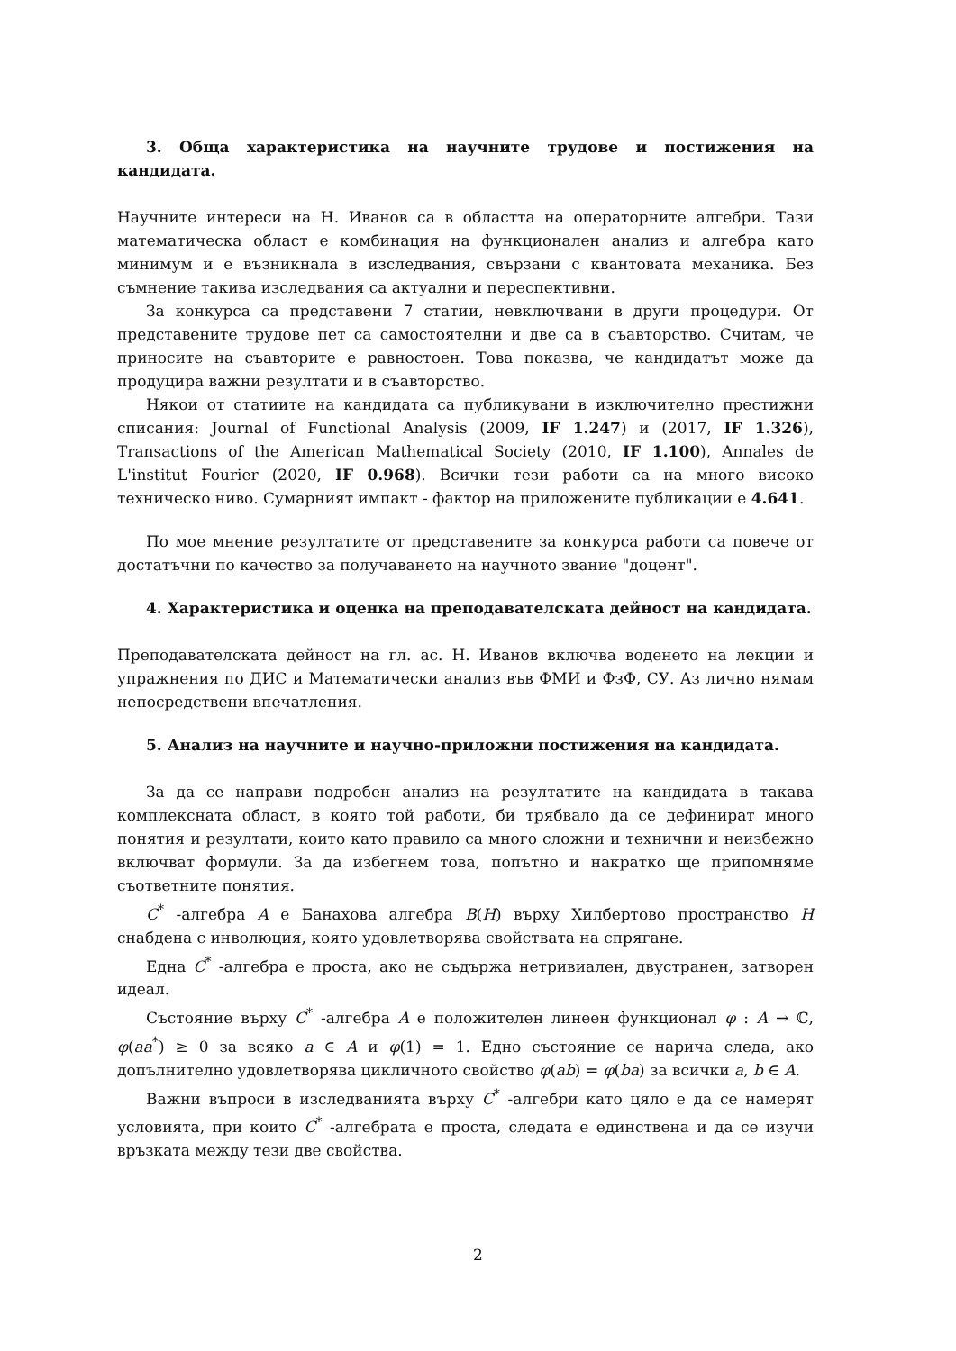3. Обща характеристика на научните трудове и постижения на кандидата.
Научните интереси на Н. Иванов са в областта на операторните алгебри. Тази математическа област е комбинация на функционален анализ и алгебра като минимум и е възникнала в изследвания, свързани с квантовата механика. Без съмнение такива изследвания са актуални и переспективни.
За конкурса са представени 7 статии, невключвани в други процедури. От представените трудове пет са самостоятелни и две са в съавторство. Считам, че приносите на съавторите е равностоен. Това показва, че кандидатът може да продуцира важни резултати и в съавторство.
Някои от статиите на кандидата са публикувани в изключително престижни списания: Journal of Functional Analysis (2009, IF 1.247) и (2017, IF 1.326), Transactions of the American Mathematical Society (2010, IF 1.100), Annales de L'institut Fourier (2020, IF 0.968). Всички тези работи са на много високо техническо ниво. Сумарният импакт - фактор на приложените публикации е 4.641.
По мое мнение резултатите от представените за конкурса работи са повече от достатъчни по качество за получаването на научното звание "доцент".
4. Характеристика и оценка на преподавателската дейност на кандидата.
Преподавателската дейност на гл. ас. Н. Иванов включва воденето на лекции и упражнения по ДИС и Математически анализ във ФМИ и ФзФ, СУ. Аз лично нямам непосредствени впечатления.
5. Анализ на научните и научно-приложни постижения на кандидата.
За да се направи подробен анализ на резултатите на кандидата в такава комплексната област, в която той работи, би трябвало да се дефинират много понятия и резултати, които като правило са много сложни и технични и неизбежно включват формули. За да избегнем това, попътно и накратко ще припомняме съответните понятия.
C<sup>*</sup> -алгебра A е Банахова алгебра B(H) върху Хилбертово пространство H снабдена с инволюция, която удовлетворява свойствата на спрягане.
Една C<sup>*</sup> -алгебра е проста, ако не съдържа нетривиален, двустранен, затворен идеал.
Състояние върху C<sup>*</sup> -алгебра A е положителен линеен функционал φ : A → ℂ, φ(aa<sup>*</sup>) ≥ 0 за всяко a ∈ A и φ(1) = 1. Едно състояние се нарича следа, ако допълнително удовлетворява цикличното свойство φ(ab) = φ(ba) за всички a, b ∈ A.
Важни въпроси в изследванията върху C<sup>*</sup> -алгебри като цяло е да се намерят условията, при които C<sup>*</sup> -алгебрата е проста, следата е единствена и да се изучи връзката между тези две свойства.
2